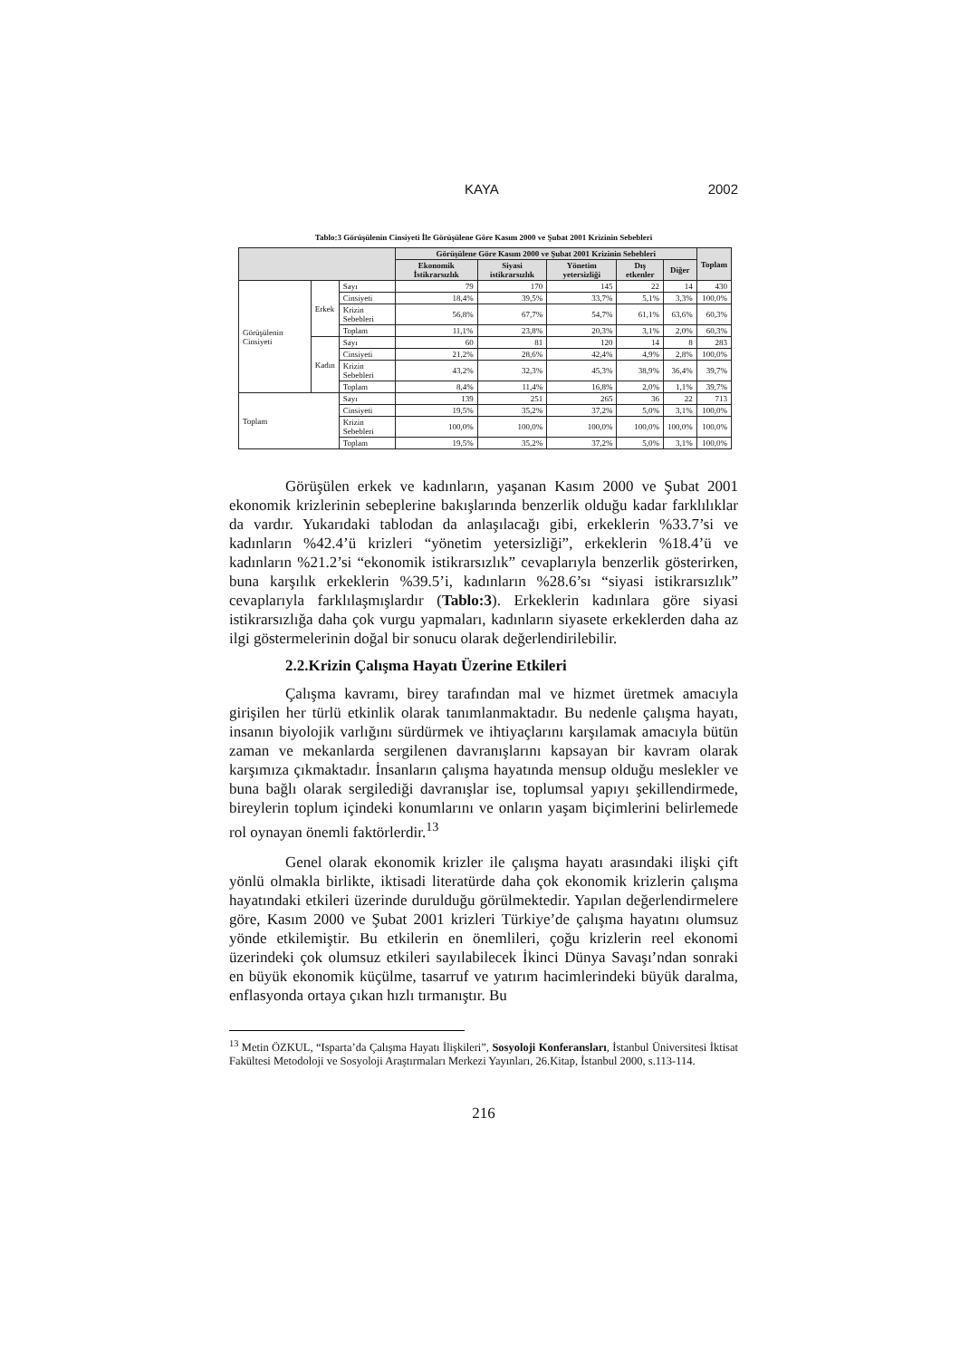KAYA 2002
Tablo:3 Görüşülenin Cinsiyeti İle Görüşülene Göre Kasım 2000 ve Şubat 2001 Krizinin Sebebleri
| | | | Görüşülene Göre Kasım 2000 ve Şubat 2001 Krizinin Sebebleri | | | | | Toplam |
| --- | --- | --- | --- | --- | --- | --- | --- | --- |
| | | | Ekonomik İstikrarsızlık | Siyasi istikrarsızlık | Yönetim yetersizliği | Dış etkenler | Diğer | |
| Görüşülenin Cinsiyeti | Erkek | Sayı | 79 | 170 | 145 | 22 | 14 | 430 |
| | | Cinsiyeti | 18,4% | 39,5% | 33,7% | 5,1% | 3,3% | 100,0% |
| | | Krizin Sebebleri | 56,8% | 67,7% | 54,7% | 61,1% | 63,6% | 60,3% |
| | | Toplam | 11,1% | 23,8% | 20,3% | 3,1% | 2,0% | 60,3% |
| | Kadın | Sayı | 60 | 81 | 120 | 14 | 8 | 283 |
| | | Cinsiyeti | 21,2% | 28,6% | 42,4% | 4,9% | 2,8% | 100,0% |
| | | Krizin Sebebleri | 43,2% | 32,3% | 45,3% | 38,9% | 36,4% | 39,7% |
| | | Toplam | 8,4% | 11,4% | 16,8% | 2,0% | 1,1% | 39,7% |
| Toplam | | Sayı | 139 | 251 | 265 | 36 | 22 | 713 |
| | | Cinsiyeti | 19,5% | 35,2% | 37,2% | 5,0% | 3,1% | 100,0% |
| | | Krizin Sebebleri | 100,0% | 100,0% | 100,0% | 100,0% | 100,0% | 100,0% |
| | | Toplam | 19,5% | 35,2% | 37,2% | 5,0% | 3,1% | 100,0% |
Görüşülen erkek ve kadınların, yaşanan Kasım 2000 ve Şubat 2001 ekonomik krizlerinin sebeplerine bakışlarında benzerlik olduğu kadar farklılıklar da vardır. Yukarıdaki tablodan da anlaşılacağı gibi, erkeklerin %33.7’si ve kadınların %42.4’ü krizleri “yönetim yetersizliği”, erkeklerin %18.4’ü ve kadınların %21.2’si “ekonomik istikrarsızlık” cevaplarıyla benzerlik gösterirken, buna karşılık erkeklerin %39.5’i, kadınların %28.6’sı “siyasi istikrarsızlık” cevaplarıyla farklılaşmışlardır (Tablo:3). Erkeklerin kadınlara göre siyasi istikrarsızlığa daha çok vurgu yapmaları, kadınların siyasete erkeklerden daha az ilgi göstermelerinin doğal bir sonucu olarak değerlendirilebilir.
2.2.Krizin Çalışma Hayatı Üzerine Etkileri
Çalışma kavramı, birey tarafından mal ve hizmet üretmek amacıyla girişilen her türlü etkinlik olarak tanımlanmaktadır. Bu nedenle çalışma hayatı, insanın biyolojik varlığını sürdürmek ve ihtiyaçlarını karşılamak amacıyla bütün zaman ve mekanlarda sergilenen davranışlarını kapsayan bir kavram olarak karşımıza çıkmaktadır. İnsanların çalışma hayatında mensup olduğu meslekler ve buna bağlı olarak sergilediği davranışlar ise, toplumsal yapıyı şekillendirmede, bireylerin toplum içindeki konumlarını ve onların yaşam biçimlerini belirlemede rol oynayan önemli faktörlerdir.<sup>13</sup>
Genel olarak ekonomik krizler ile çalışma hayatı arasındaki ilişki çift yönlü olmakla birlikte, iktisadi literatürde daha çok ekonomik krizlerin çalışma hayatındaki etkileri üzerinde durulduğu görülmektedir. Yapılan değerlendirmelere göre, Kasım 2000 ve Şubat 2001 krizleri Türkiye’de çalışma hayatını olumsuz yönde etkilemiştir. Bu etkilerin en önemlileri, çoğu krizlerin reel ekonomi üzerindeki çok olumsuz etkileri sayılabilecek İkinci Dünya Savaşı’ndan sonraki en büyük ekonomik küçülme, tasarruf ve yatırım hacimlerindeki büyük daralma, enflasyonda ortaya çıkan hızlı tırmanıştır. Bu
<sup>13</sup> Metin ÖZKUL, “Isparta’da Çalışma Hayatı İlişkileri”, Sosyoloji Konferansları, İstanbul Üniversitesi İktisat Fakültesi Metodoloji ve Sosyoloji Araştırmaları Merkezi Yayınları, 26.Kitap, İstanbul 2000, s.113-114.
216